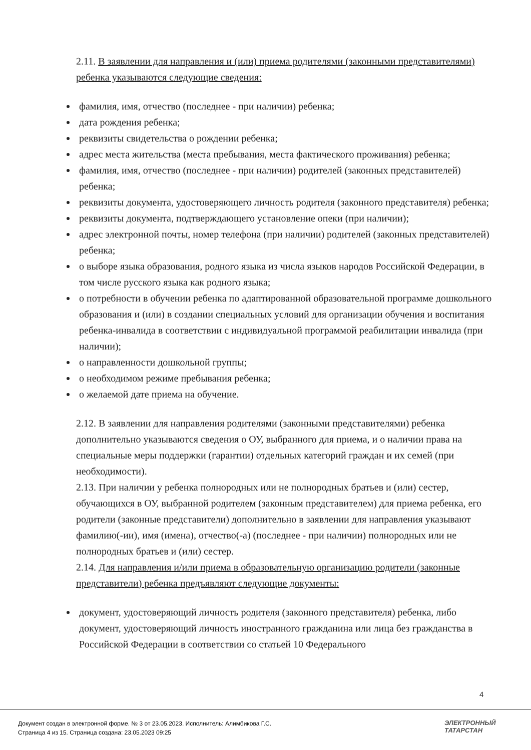2.11. В заявлении для направления и (или) приема родителями (законными представителями) ребенка указываются следующие сведения:
фамилия, имя, отчество (последнее - при наличии) ребенка;
дата рождения ребенка;
реквизиты свидетельства о рождении ребенка;
адрес места жительства (места пребывания, места фактического проживания) ребенка;
фамилия, имя, отчество (последнее - при наличии) родителей (законных представителей) ребенка;
реквизиты документа, удостоверяющего личность родителя (законного представителя) ребенка;
реквизиты документа, подтверждающего установление опеки (при наличии);
адрес электронной почты, номер телефона (при наличии) родителей (законных представителей) ребенка;
о выборе языка образования, родного языка из числа языков народов Российской Федерации, в том числе русского языка как родного языка;
о потребности в обучении ребенка по адаптированной образовательной программе дошкольного образования и (или) в создании специальных условий для организации обучения и воспитания ребенка-инвалида в соответствии с индивидуальной программой реабилитации инвалида (при наличии);
о направленности дошкольной группы;
о необходимом режиме пребывания ребенка;
о желаемой дате приема на обучение.
2.12. В заявлении для направления родителями (законными представителями) ребенка дополнительно указываются сведения о ОУ, выбранного для приема, и о наличии права на специальные меры поддержки (гарантии) отдельных категорий граждан и их семей (при необходимости).
2.13. При наличии у ребенка полнородных или не полнородных братьев и (или) сестер, обучающихся в ОУ, выбранной родителем (законным представителем) для приема ребенка, его родители (законные представители) дополнительно в заявлении для направления указывают фамилию(-ии), имя (имена), отчество(-а) (последнее - при наличии) полнородных или не полнородных братьев и (или) сестер.
2.14. Для направления и/или приема в образовательную организацию родители (законные представители) ребенка предъявляют следующие документы:
документ, удостоверяющий личность родителя (законного представителя) ребенка, либо документ, удостоверяющий личность иностранного гражданина или лица без гражданства в Российской Федерации в соответствии со статьей 10 Федерального
4
Документ создан в электронной форме. № 3 от 23.05.2023. Исполнитель: Алимбикова Г.С.
Страница 4 из 15. Страница создана: 23.05.2023 09:25
ЭЛЕКТРОННЫЙ
ТАТАРСТАН